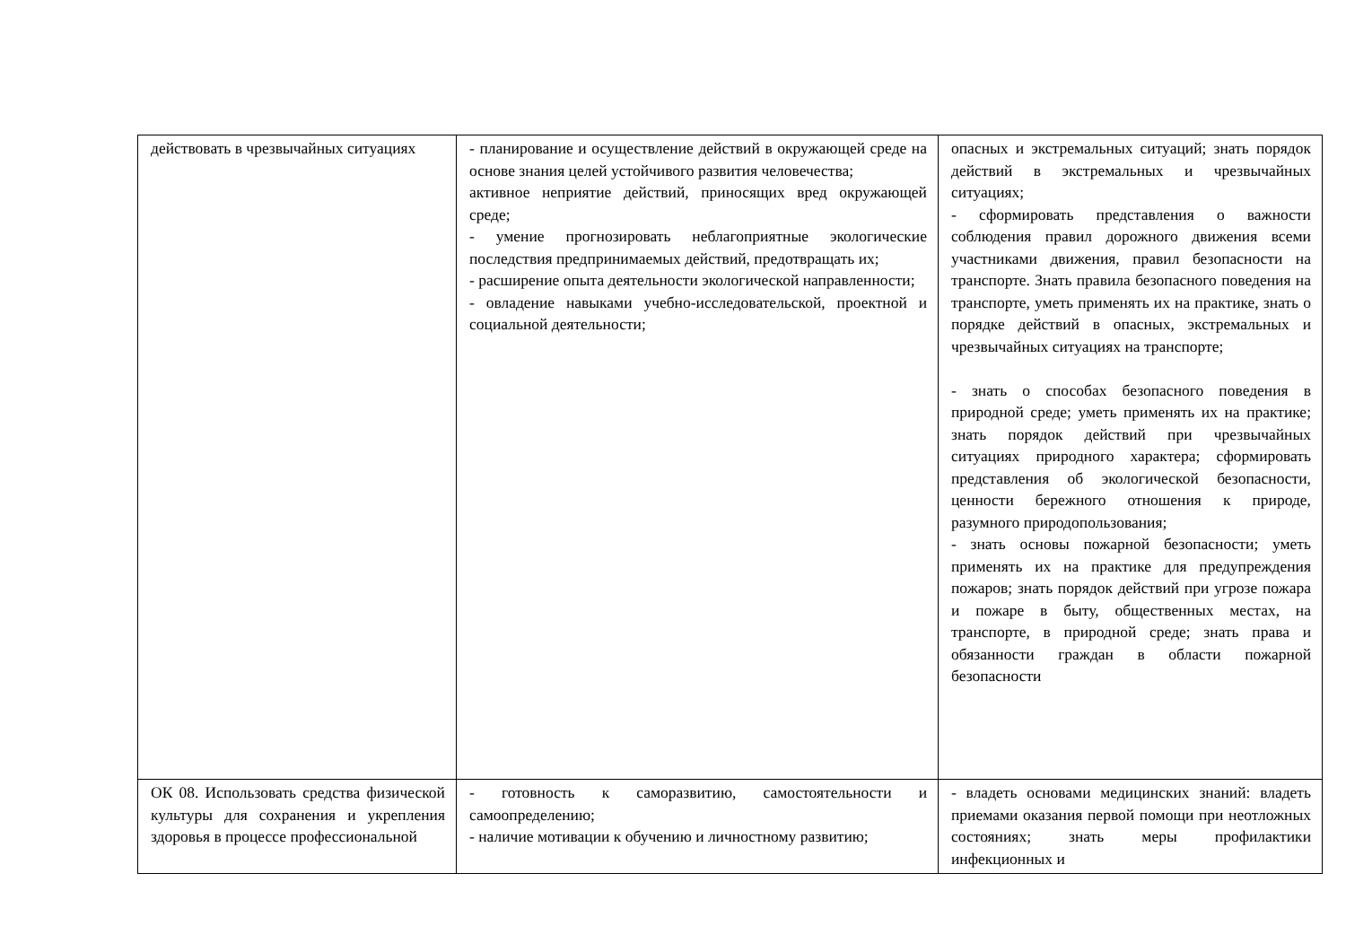| действовать в чрезвычайных ситуациях | - планирование и осуществление действий в окружающей среде на основе знания целей устойчивого развития человечества; активное неприятие действий, приносящих вред окружающей среде; - умение прогнозировать неблагоприятные экологические последствия предпринимаемых действий, предотвращать их; - расширение опыта деятельности экологической направленности; - овладение навыками учебно-исследовательской, проектной и социальной деятельности; | опасных и экстремальных ситуаций; знать порядок действий в экстремальных и чрезвычайных ситуациях; - сформировать представления о важности соблюдения правил дорожного движения всеми участниками движения, правил безопасности на транспорте. Знать правила безопасного поведения на транспорте, уметь применять их на практике, знать о порядке действий в опасных, экстремальных и чрезвычайных ситуациях на транспорте; - знать о способах безопасного поведения в природной среде; уметь применять их на практике; знать порядок действий при чрезвычайных ситуациях природного характера; сформировать представления об экологической безопасности, ценности бережного отношения к природе, разумного природопользования; - знать основы пожарной безопасности; уметь применять их на практике для предупреждения пожаров; знать порядок действий при угрозе пожара и пожаре в быту, общественных местах, на транспорте, в природной среде; знать права и обязанности граждан в области пожарной безопасности |
| ОК 08. Использовать средства физической культуры для сохранения и укрепления здоровья в процессе профессиональной | - готовность к саморазвитию, самостоятельности и самоопределению; - наличие мотивации к обучению и личностному развитию; | - владеть основами медицинских знаний: владеть приемами оказания первой помощи при неотложных состояниях; знать меры профилактики инфекционных и |